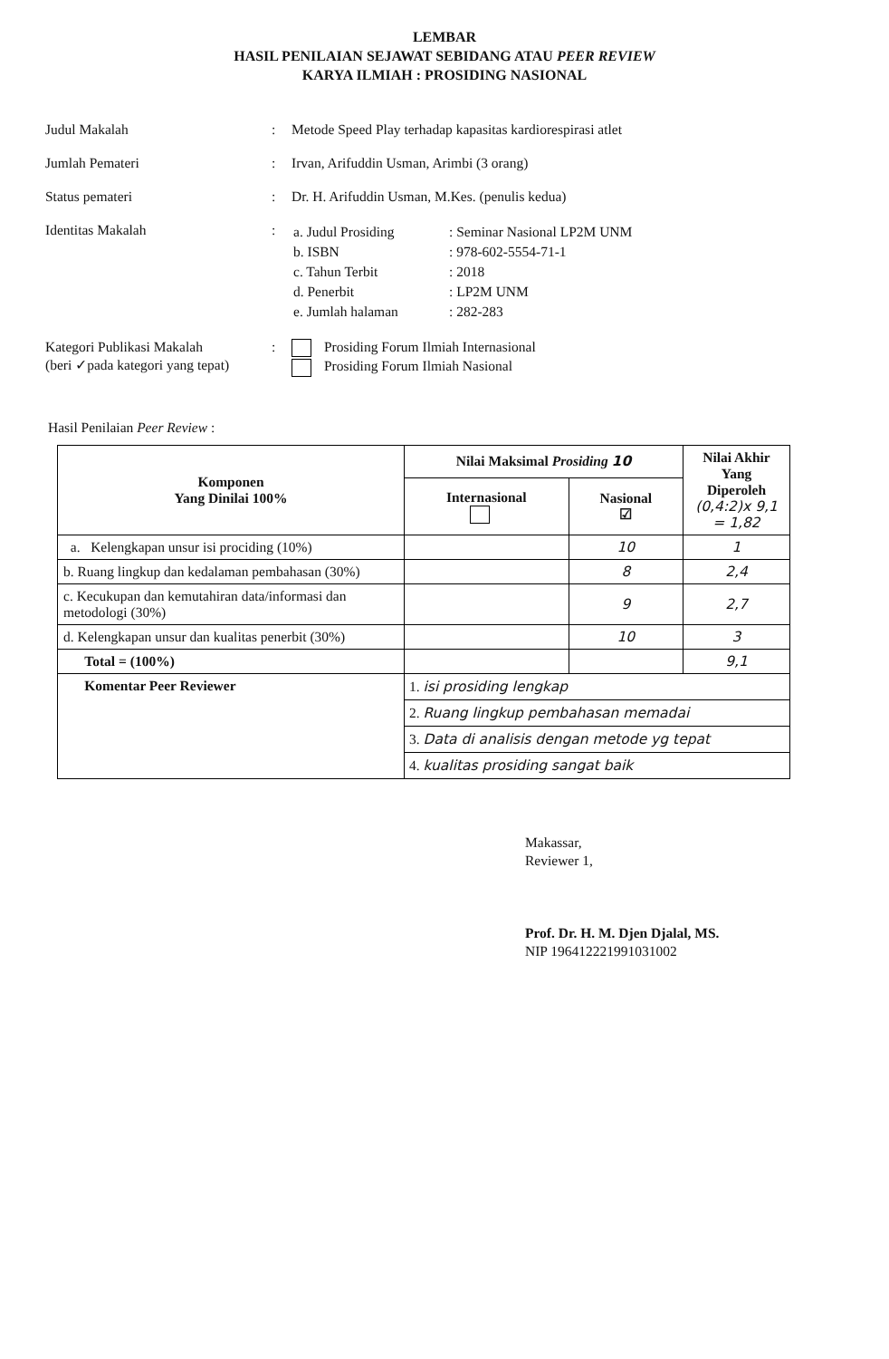LEMBAR
HASIL PENILAIAN SEJAWAT SEBIDANG ATAU PEER REVIEW
KARYA ILMIAH : PROSIDING NASIONAL
| Judul Makalah | : | Metode Speed Play terhadap kapasitas kardiorespirasi atlet |
| Jumlah Pemateri | : | Irvan, Arifuddin Usman, Arimbi (3 orang) |
| Status pemateri | : | Dr. H. Arifuddin Usman, M.Kes. (penulis kedua) |
| Identitas Makalah | : | / a. Judul Prosiding / : Seminar Nasional LP2M UNM / / b. ISBN / : 978-602-5554-71-1 / / c. Tahun Terbit / : 2018 / / d. Penerbit / : LP2M UNM / / e. Jumlah halaman / : 282-283 / |
| Kategori Publikasi Makalah (beri ✓pada kategori yang tepat) | : | Prosiding Forum Ilmiah Internasional Prosiding Forum Ilmiah Nasional |
Hasil Penilaian Peer Review :
| Komponen Yang Dinilai 100% | Nilai Maksimal Prosiding 10 | | Nilai Akhir Yang Diperoleh (0,4:2)x 9,1 = 1,82 |
| --- | --- | --- | --- |
| | Internasional | Nasional ☑ | |
| a. Kelengkapan unsur isi prociding (10%) | | 10 | 1 |
| b. Ruang lingkup dan kedalaman pembahasan (30%) | | 8 | 2,4 |
| c. Kecukupan dan kemutahiran data/informasi dan metodologi (30%) | | 9 | 2,7 |
| d. Kelengkapan unsur dan kualitas penerbit (30%) | | 10 | 3 |
| Total = (100%) | | | 9,1 |
| Komentar Peer Reviewer | 1. isi prosiding lengkap 2. Ruang lingkup pembahasan memadai 3. Data di analisis dengan metode yg tepat 4. kualitas prosiding sangat baik | | |
Makassar,
Reviewer 1,
Prof. Dr. H. M. Djen Djalal, MS.
NIP 196412221991031002